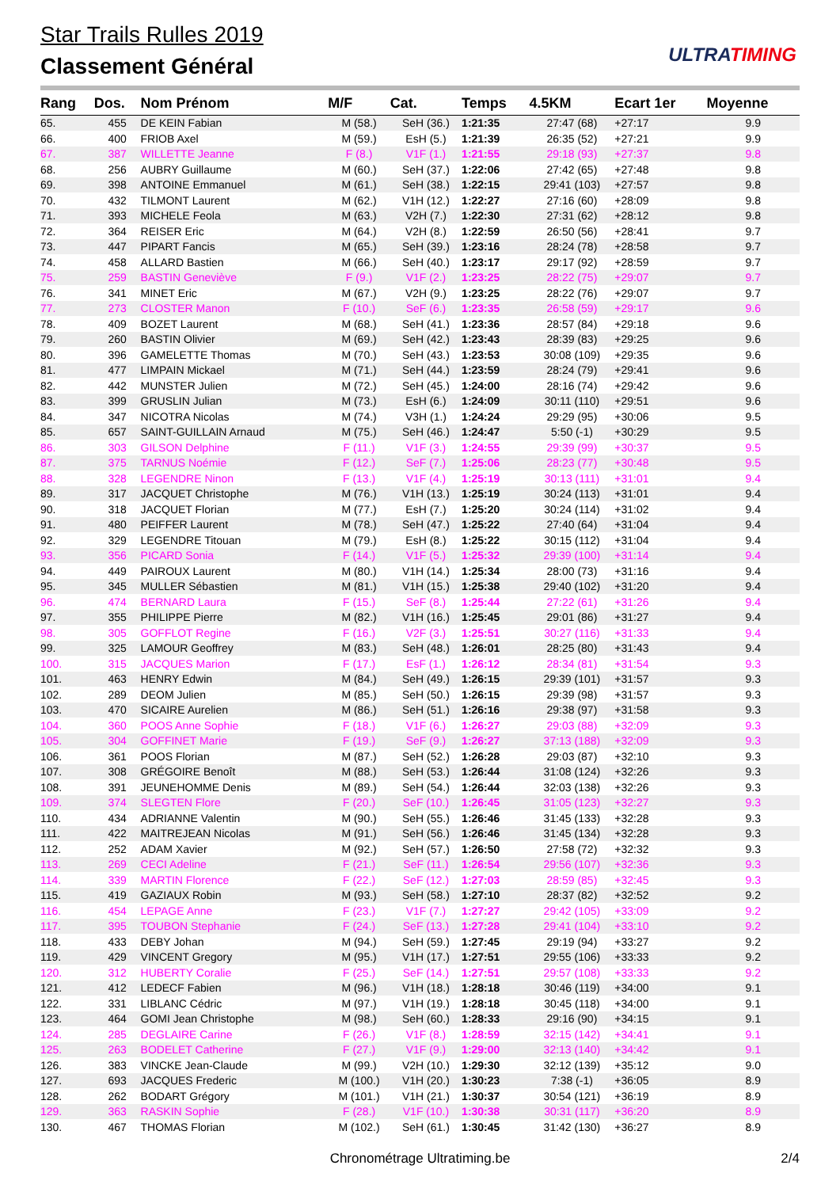Star Trails Rulles 2019
Classement Général ULTRATIMING
| Rang | Dos. | Nom Prénom | M/F | Cat. | Temps | 4.5KM | Ecart 1er | Moyenne |
| --- | --- | --- | --- | --- | --- | --- | --- | --- |
| 65. | 455 | DE KEIN Fabian | M (58.) | SeH (36.) | 1:21:35 | 27:47 (68) | +27:17 | 9.9 |
| 66. | 400 | FRIOB Axel | M (59.) | EsH (5.) | 1:21:39 | 26:35 (52) | +27:21 | 9.9 |
| 67. | 387 | WILLETTE Jeanne | F (8.) | V1F (1.) | 1:21:55 | 29:18 (93) | +27:37 | 9.8 |
| 68. | 256 | AUBRY Guillaume | M (60.) | SeH (37.) | 1:22:06 | 27:42 (65) | +27:48 | 9.8 |
| 69. | 398 | ANTOINE Emmanuel | M (61.) | SeH (38.) | 1:22:15 | 29:41 (103) | +27:57 | 9.8 |
| 70. | 432 | TILMONT Laurent | M (62.) | V1H (12.) | 1:22:27 | 27:16 (60) | +28:09 | 9.8 |
| 71. | 393 | MICHELE Feola | M (63.) | V2H (7.) | 1:22:30 | 27:31 (62) | +28:12 | 9.8 |
| 72. | 364 | REISER Eric | M (64.) | V2H (8.) | 1:22:59 | 26:50 (56) | +28:41 | 9.7 |
| 73. | 447 | PIPART Fancis | M (65.) | SeH (39.) | 1:23:16 | 28:24 (78) | +28:58 | 9.7 |
| 74. | 458 | ALLARD Bastien | M (66.) | SeH (40.) | 1:23:17 | 29:17 (92) | +28:59 | 9.7 |
| 75. | 259 | BASTIN Geneviève | F (9.) | V1F (2.) | 1:23:25 | 28:22 (75) | +29:07 | 9.7 |
| 76. | 341 | MINET Eric | M (67.) | V2H (9.) | 1:23:25 | 28:22 (76) | +29:07 | 9.7 |
| 77. | 273 | CLOSTER Manon | F (10.) | SeF (6.) | 1:23:35 | 26:58 (59) | +29:17 | 9.6 |
| 78. | 409 | BOZET Laurent | M (68.) | SeH (41.) | 1:23:36 | 28:57 (84) | +29:18 | 9.6 |
| 79. | 260 | BASTIN Olivier | M (69.) | SeH (42.) | 1:23:43 | 28:39 (83) | +29:25 | 9.6 |
| 80. | 396 | GAMELETTE Thomas | M (70.) | SeH (43.) | 1:23:53 | 30:08 (109) | +29:35 | 9.6 |
| 81. | 477 | LIMPAIN Mickael | M (71.) | SeH (44.) | 1:23:59 | 28:24 (79) | +29:41 | 9.6 |
| 82. | 442 | MUNSTER Julien | M (72.) | SeH (45.) | 1:24:00 | 28:16 (74) | +29:42 | 9.6 |
| 83. | 399 | GRUSLIN Julian | M (73.) | EsH (6.) | 1:24:09 | 30:11 (110) | +29:51 | 9.6 |
| 84. | 347 | NICOTRA Nicolas | M (74.) | V3H (1.) | 1:24:24 | 29:29 (95) | +30:06 | 9.5 |
| 85. | 657 | SAINT-GUILLAIN Arnaud | M (75.) | SeH (46.) | 1:24:47 | 5:50 (-1) | +30:29 | 9.5 |
| 86. | 303 | GILSON Delphine | F (11.) | V1F (3.) | 1:24:55 | 29:39 (99) | +30:37 | 9.5 |
| 87. | 375 | TARNUS Noémie | F (12.) | SeF (7.) | 1:25:06 | 28:23 (77) | +30:48 | 9.5 |
| 88. | 328 | LEGENDRE Ninon | F (13.) | V1F (4.) | 1:25:19 | 30:13 (111) | +31:01 | 9.4 |
| 89. | 317 | JACQUET Christophe | M (76.) | V1H (13.) | 1:25:19 | 30:24 (113) | +31:01 | 9.4 |
| 90. | 318 | JACQUET Florian | M (77.) | EsH (7.) | 1:25:20 | 30:24 (114) | +31:02 | 9.4 |
| 91. | 480 | PEIFFER Laurent | M (78.) | SeH (47.) | 1:25:22 | 27:40 (64) | +31:04 | 9.4 |
| 92. | 329 | LEGENDRE Titouan | M (79.) | EsH (8.) | 1:25:22 | 30:15 (112) | +31:04 | 9.4 |
| 93. | 356 | PICARD Sonia | F (14.) | V1F (5.) | 1:25:32 | 29:39 (100) | +31:14 | 9.4 |
| 94. | 449 | PAIROUX Laurent | M (80.) | V1H (14.) | 1:25:34 | 28:00 (73) | +31:16 | 9.4 |
| 95. | 345 | MULLER Sébastien | M (81.) | V1H (15.) | 1:25:38 | 29:40 (102) | +31:20 | 9.4 |
| 96. | 474 | BERNARD Laura | F (15.) | SeF (8.) | 1:25:44 | 27:22 (61) | +31:26 | 9.4 |
| 97. | 355 | PHILIPPE Pierre | M (82.) | V1H (16.) | 1:25:45 | 29:01 (86) | +31:27 | 9.4 |
| 98. | 305 | GOFFLOT Regine | F (16.) | V2F (3.) | 1:25:51 | 30:27 (116) | +31:33 | 9.4 |
| 99. | 325 | LAMOUR Geoffrey | M (83.) | SeH (48.) | 1:26:01 | 28:25 (80) | +31:43 | 9.4 |
| 100. | 315 | JACQUES Marion | F (17.) | EsF (1.) | 1:26:12 | 28:34 (81) | +31:54 | 9.3 |
| 101. | 463 | HENRY Edwin | M (84.) | SeH (49.) | 1:26:15 | 29:39 (101) | +31:57 | 9.3 |
| 102. | 289 | DEOM Julien | M (85.) | SeH (50.) | 1:26:15 | 29:39 (98) | +31:57 | 9.3 |
| 103. | 470 | SICAIRE Aurelien | M (86.) | SeH (51.) | 1:26:16 | 29:38 (97) | +31:58 | 9.3 |
| 104. | 360 | POOS Anne Sophie | F (18.) | V1F (6.) | 1:26:27 | 29:03 (88) | +32:09 | 9.3 |
| 105. | 304 | GOFFINET Marie | F (19.) | SeF (9.) | 1:26:27 | 37:13 (188) | +32:09 | 9.3 |
| 106. | 361 | POOS Florian | M (87.) | SeH (52.) | 1:26:28 | 29:03 (87) | +32:10 | 9.3 |
| 107. | 308 | GRÉGOIRE Benoît | M (88.) | SeH (53.) | 1:26:44 | 31:08 (124) | +32:26 | 9.3 |
| 108. | 391 | JEUNEHOMME Denis | M (89.) | SeH (54.) | 1:26:44 | 32:03 (138) | +32:26 | 9.3 |
| 109. | 374 | SLEGTEN Flore | F (20.) | SeF (10.) | 1:26:45 | 31:05 (123) | +32:27 | 9.3 |
| 110. | 434 | ADRIANNE Valentin | M (90.) | SeH (55.) | 1:26:46 | 31:45 (133) | +32:28 | 9.3 |
| 111. | 422 | MAITREJEAN Nicolas | M (91.) | SeH (56.) | 1:26:46 | 31:45 (134) | +32:28 | 9.3 |
| 112. | 252 | ADAM Xavier | M (92.) | SeH (57.) | 1:26:50 | 27:58 (72) | +32:32 | 9.3 |
| 113. | 269 | CECI Adeline | F (21.) | SeF (11.) | 1:26:54 | 29:56 (107) | +32:36 | 9.3 |
| 114. | 339 | MARTIN Florence | F (22.) | SeF (12.) | 1:27:03 | 28:59 (85) | +32:45 | 9.3 |
| 115. | 419 | GAZIAUX Robin | M (93.) | SeH (58.) | 1:27:10 | 28:37 (82) | +32:52 | 9.2 |
| 116. | 454 | LEPAGE Anne | F (23.) | V1F (7.) | 1:27:27 | 29:42 (105) | +33:09 | 9.2 |
| 117. | 395 | TOUBON Stephanie | F (24.) | SeF (13.) | 1:27:28 | 29:41 (104) | +33:10 | 9.2 |
| 118. | 433 | DEBY Johan | M (94.) | SeH (59.) | 1:27:45 | 29:19 (94) | +33:27 | 9.2 |
| 119. | 429 | VINCENT Gregory | M (95.) | V1H (17.) | 1:27:51 | 29:55 (106) | +33:33 | 9.2 |
| 120. | 312 | HUBERTY Coralie | F (25.) | SeF (14.) | 1:27:51 | 29:57 (108) | +33:33 | 9.2 |
| 121. | 412 | LEDECF Fabien | M (96.) | V1H (18.) | 1:28:18 | 30:46 (119) | +34:00 | 9.1 |
| 122. | 331 | LIBLANC Cédric | M (97.) | V1H (19.) | 1:28:18 | 30:45 (118) | +34:00 | 9.1 |
| 123. | 464 | GOMI Jean Christophe | M (98.) | SeH (60.) | 1:28:33 | 29:16 (90) | +34:15 | 9.1 |
| 124. | 285 | DEGLAIRE Carine | F (26.) | V1F (8.) | 1:28:59 | 32:15 (142) | +34:41 | 9.1 |
| 125. | 263 | BODELET Catherine | F (27.) | V1F (9.) | 1:29:00 | 32:13 (140) | +34:42 | 9.1 |
| 126. | 383 | VINCKE Jean-Claude | M (99.) | V2H (10.) | 1:29:30 | 32:12 (139) | +35:12 | 9.0 |
| 127. | 693 | JACQUES Frederic | M (100.) | V1H (20.) | 1:30:23 | 7:38 (-1) | +36:05 | 8.9 |
| 128. | 262 | BODART Grégory | M (101.) | V1H (21.) | 1:30:37 | 30:54 (121) | +36:19 | 8.9 |
| 129. | 363 | RASKIN Sophie | F (28.) | V1F (10.) | 1:30:38 | 30:31 (117) | +36:20 | 8.9 |
| 130. | 467 | THOMAS Florian | M (102.) | SeH (61.) | 1:30:45 | 31:42 (130) | +36:27 | 8.9 |
Chronométrage Ultratiming.be 2/4